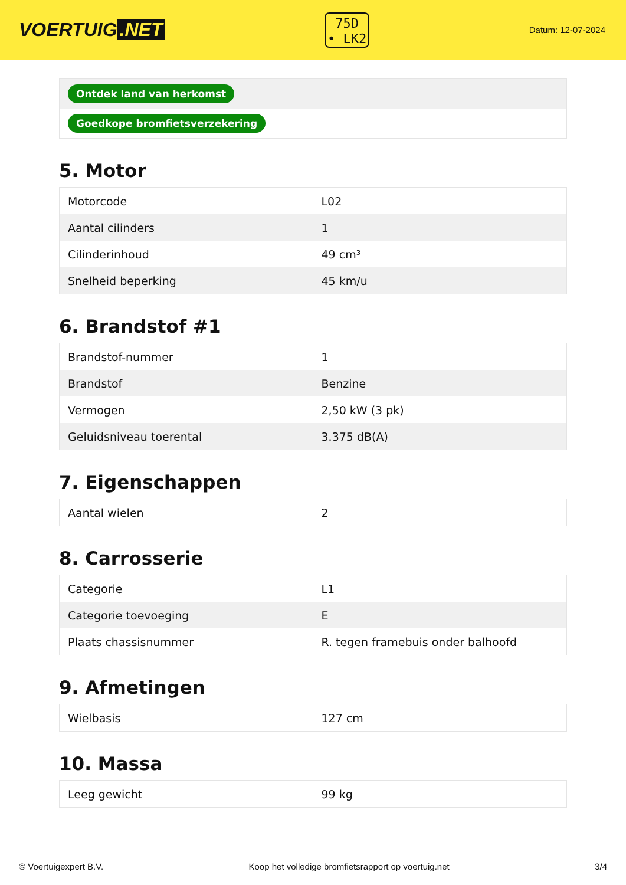VOERTUIG.NET
75D
• LK2
Datum: 12-07-2024
| Ontdek land van herkomst |
| Goedkope bromfietsverzekering |
5. Motor
| Motorcode | L02 |
| Aantal cilinders | 1 |
| Cilinderinhoud | 49 cm³ |
| Snelheid beperking | 45 km/u |
6. Brandstof #1
| Brandstof-nummer | 1 |
| Brandstof | Benzine |
| Vermogen | 2,50 kW (3 pk) |
| Geluidsniveau toerental | 3.375 dB(A) |
7. Eigenschappen
| Aantal wielen | 2 |
8. Carrosserie
| Categorie | L1 |
| Categorie toevoeging | E |
| Plaats chassisnummer | R. tegen framebuis onder balhoofd |
9. Afmetingen
| Wielbasis | 127 cm |
10. Massa
| Leeg gewicht | 99 kg |
© Voertuigexpert B.V. Koop het volledige bromfietsrapport op voertuig.net 3/4